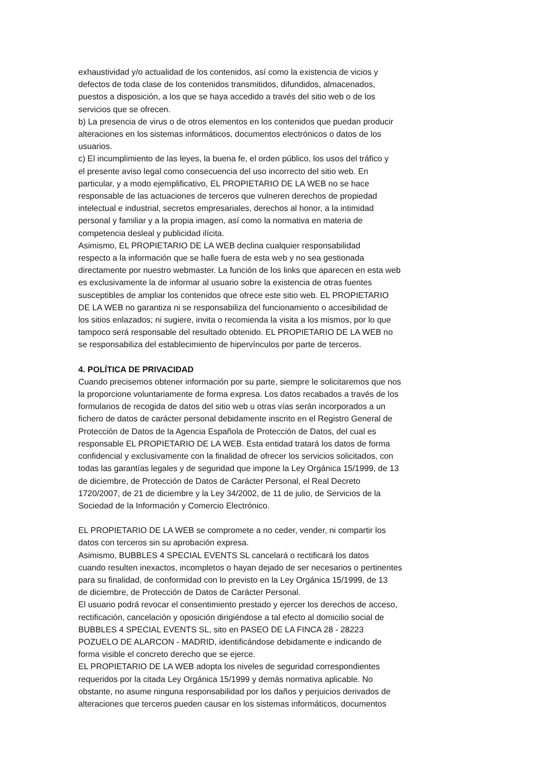exhaustividad y/o actualidad de los contenidos, así como la existencia de vicios y
defectos de toda clase de los contenidos transmitidos, difundidos, almacenados,
puestos a disposición, a los que se haya accedido a través del sitio web o de los
servicios que se ofrecen.
b) La presencia de virus o de otros elementos en los contenidos que puedan producir
alteraciones en los sistemas informáticos, documentos electrónicos o datos de los
usuarios.
c) El incumplimiento de las leyes, la buena fe, el orden público, los usos del tráfico y
el presente aviso legal como consecuencia del uso incorrecto del sitio web. En
particular, y a modo ejemplificativo, EL PROPIETARIO DE LA WEB no se hace
responsable de las actuaciones de terceros que vulneren derechos de propiedad
intelectual e industrial, secretos empresariales, derechos al honor, a la intimidad
personal y familiar y a la propia imagen, así como la normativa en materia de
competencia desleal y publicidad ilícita.
Asimismo, EL PROPIETARIO DE LA WEB declina cualquier responsabilidad
respecto a la información que se halle fuera de esta web y no sea gestionada
directamente por nuestro webmaster. La función de los links que aparecen en esta web
es exclusivamente la de informar al usuario sobre la existencia de otras fuentes
susceptibles de ampliar los contenidos que ofrece este sitio web. EL PROPIETARIO
DE LA WEB no garantiza ni se responsabiliza del funcionamiento o accesibilidad de
los sitios enlazados; ni sugiere, invita o recomienda la visita a los mismos, por lo que
tampoco será responsable del resultado obtenido. EL PROPIETARIO DE LA WEB no
se responsabiliza del establecimiento de hipervínculos por parte de terceros.
4. POLÍTICA DE PRIVACIDAD
Cuando precisemos obtener información por su parte, siempre le solicitaremos que nos
la proporcione voluntariamente de forma expresa. Los datos recabados a través de los
formularios de recogida de datos del sitio web u otras vías serán incorporados a un
fichero de datos de carácter personal debidamente inscrito en el Registro General de
Protección de Datos de la Agencia Española de Protección de Datos, del cual es
responsable EL PROPIETARIO DE LA WEB. Esta entidad tratará los datos de forma
confidencial y exclusivamente con la finalidad de ofrecer los servicios solicitados, con
todas las garantías legales y de seguridad que impone la Ley Orgánica 15/1999, de 13
de diciembre, de Protección de Datos de Carácter Personal, el Real Decreto
1720/2007, de 21 de diciembre y la Ley 34/2002, de 11 de julio, de Servicios de la
Sociedad de la Información y Comercio Electrónico.
EL PROPIETARIO DE LA WEB se compromete a no ceder, vender, ni compartir los
datos con terceros sin su aprobación expresa.
Asimismo, BUBBLES 4 SPECIAL EVENTS SL cancelará o rectificará los datos
cuando resulten inexactos, incompletos o hayan dejado de ser necesarios o pertinentes
para su finalidad, de conformidad con lo previsto en la Ley Orgánica 15/1999, de 13
de diciembre, de Protección de Datos de Carácter Personal.
El usuario podrá revocar el consentimiento prestado y ejercer los derechos de acceso,
rectificación, cancelación y oposición dirigiéndose a tal efecto al domicilio social de
BUBBLES 4 SPECIAL EVENTS SL, sito en PASEO DE LA FINCA 28 - 28223
POZUELO DE ALARCON - MADRID, identificándose debidamente e indicando de
forma visible el concreto derecho que se ejerce.
EL PROPIETARIO DE LA WEB adopta los niveles de seguridad correspondientes
requeridos por la citada Ley Orgánica 15/1999 y demás normativa aplicable. No
obstante, no asume ninguna responsabilidad por los daños y perjuicios derivados de
alteraciones que terceros pueden causar en los sistemas informáticos, documentos